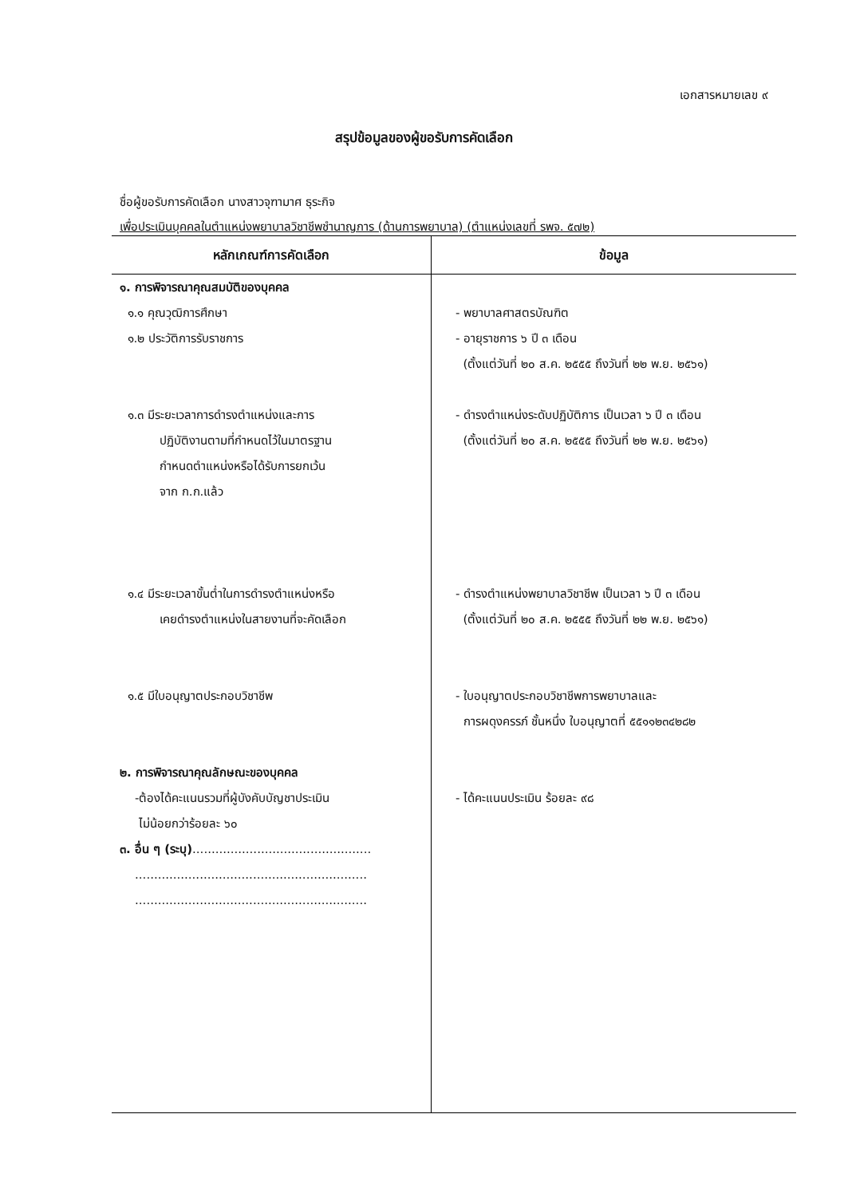เอกสารหมายเลข ๙
สรุปข้อมูลของผู้ขอรับการคัดเลือก
ชื่อผู้ขอรับการคัดเลือก นางสาวจุฑามาศ ธุระกิจ
เพื่อประเมินบุคคลในตำแหน่งพยาบาลวิชาชีพชำนาญการ (ด้านการพยาบาล) (ตำแหน่งเลขที่ รพจ. ๕๗๒)
| หลักเกณฑ์การคัดเลือก | ข้อมูล |
| --- | --- |
| ๑. การพิจารณาคุณสมบัติของบุคคล ๑.๑ คุณวุฒิการศึกษา ๑.๒ ประวัติการรับราชการ ๑.๓ มีระยะเวลาการดำรงตำแหน่งและการ ปฏิบัติงานตามที่กำหนดไว้ในมาตรฐาน กำหนดตำแหน่งหรือได้รับการยกเว้น จาก ก.ก.แล้ว ๑.๔ มีระยะเวลาขั้นต่ำในการดำรงตำแหน่งหรือ เคยดำรงตำแหน่งในสายงานที่จะคัดเลือก ๑.๕ มีใบอนุญาตประกอบวิชาชีพ ๒. การพิจารณาคุณลักษณะของบุคคล -ต้องได้คะแนนรวมที่ผู้บังคับบัญชาประเมิน ไม่น้อยกว่าร้อยละ ๖๐ ๓. อื่น ๆ (ระบุ) ............................................... ............................................................. ............................................................. | - พยาบาลศาสตรบัณฑิต - อายุราชการ ๖ ปี ๓ เดือน (ตั้งแต่วันที่ ๒๐ ส.ค. ๒๕๕๕ ถึงวันที่ ๒๒ พ.ย. ๒๕๖๑) - ดำรงตำแหน่งระดับปฏิบัติการ เป็นเวลา ๖ ปี ๓ เดือน (ตั้งแต่วันที่ ๒๐ ส.ค. ๒๕๕๕ ถึงวันที่ ๒๒ พ.ย. ๒๕๖๑) - ดำรงตำแหน่งพยาบาลวิชาชีพ เป็นเวลา ๖ ปี ๓ เดือน (ตั้งแต่วันที่ ๒๐ ส.ค. ๒๕๕๕ ถึงวันที่ ๒๒ พ.ย. ๒๕๖๑) - ใบอนุญาตประกอบวิชาชีพการพยาบาลและ การผดุงครรภ์ ชั้นหนึ่ง ใบอนุญาตที่ ๕๕๑๑๒๓๔๒๘๒ - ได้คะแนนประเมิน ร้อยละ ๙๘ |